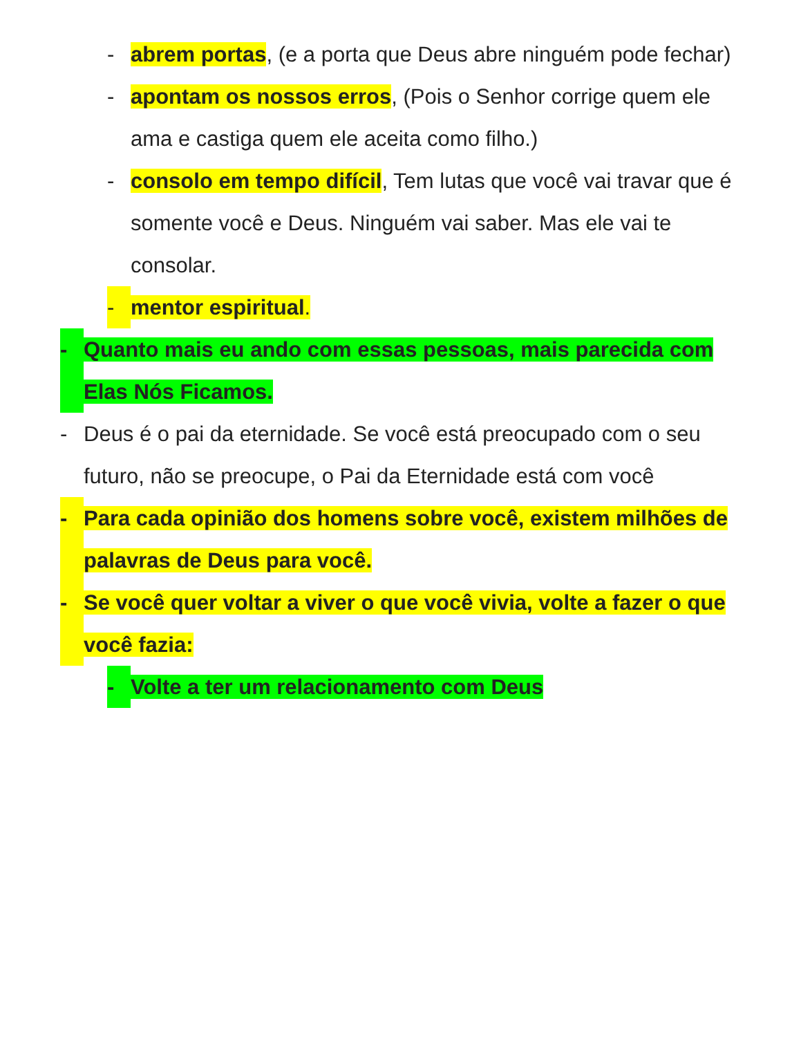- abrem portas, (e a porta que Deus abre ninguém pode fechar)
- apontam os nossos erros, (Pois o Senhor corrige quem ele ama e castiga quem ele aceita como filho.)
- consolo em tempo difícil, Tem lutas que você vai travar que é somente você e Deus. Ninguém vai saber. Mas ele vai te consolar.
- mentor espiritual.
- Quanto mais eu ando com essas pessoas, mais parecida com Elas Nós Ficamos.
- Deus é o pai da eternidade. Se você está preocupado com o seu futuro, não se preocupe, o Pai da Eternidade está com você
- Para cada opinião dos homens sobre você, existem milhões de palavras de Deus para você.
- Se você quer voltar a viver o que você vivia, volte a fazer o que você fazia:
- Volte a ter um relacionamento com Deus